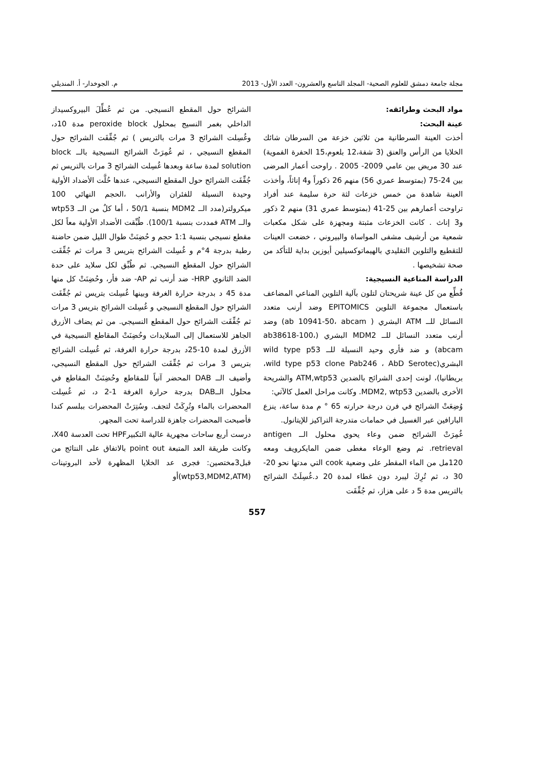مجلة جامعة دمشق للعلوم الصحية- المجلد التاسع والعشرون- العدد الأول- 2013 م. الجوخدار- أ. المنديلي
مواد البحث وطرائقه:
عينة البحث:
أخذت العينة السرطانية من ثلاثين خزعة من السرطان شائك الخلايا من الرأس والعنق (3 شفة،12 بلعوم،15 الحفرة الفموية) عند 30 مريض بين عامي 2009- 2005 . راوحت أعمار المرضى بين 24-75 (بمتوسط عمري 56) منهم 26 ذكوراً و4 إناثاً، وأخذت العينة شاهدة من خمس خزعات لثة حرة سليمة عند أفراد تراوحت أعمارهم بين 25-41 (بمتوسط عمري 31) منهم 2 ذكور و3 إناث . كانت الخزعات مثبتة ومجهزة على شكل مكعبات شمعية من أرشيف مشفى المواساة والبيروني ، خضعت العينات للتقطيع والتلوين التقليدي بالهيماتوكسيلين أيوزين بداية للتأكد من صحة تشخيصها .
الدراسة المناعية النسيجية:
قُطِّع من كل عينة شريحتان لتلون بآلية التلوين المناعي المضاعف باستعمال مجموعة التلوين EPITOMICS وضد أرنب متعدد النسائل للــ ATM البشري ( ab 10941-50، abcam) وضد أرنب متعدد النسائل للــ MDM2 البشري (ab38618-100، abcam) و ضد فأري وحيد النسيلة للــ wild type p53 البشري(wild type p53 clone Pab246 ، AbD Serotec، بريطانيا)، لونت إحدى الشرائح بالضدين ATM,wtp53 والشريحة الأخرى بالضدين MDM2, wtp53. وكانت مراحل العمل كالآتي:
وُضِعَتْ الشرائح في فرن درجة حرارته 65 ° م مدة ساعة، ينزع البارافين عبر الغسيل في حمامات متدرجة التراكيز للإيتانول.
غُمِرَتْ الشرائح ضمن وعاء يحوي محلول الــ antigen retrieval. ثم وضع الوعاء مغطى ضمن المايكرويف ومعه 120مل من الماء المقطر على وضعية cook التي مدتها نحو 20-30 د، ثم تُرِكَ ليبرد دون غطاء لمدة 20 د.غُسِلَتْ الشرائح بالتريس مدة 5 د على هزاز، ثم جُفِّفَت
الشرائح حول المقطع النسيجي. من ثم عُطِّلَ البيروكسيداز الداخلي بغمر النسيج بمحلول peroxide block مدة 10د، وغُسِلت الشرائح 3 مرات بالتريس ) ثم جُفِّفَت الشرائح حول المقطع النسيجي ، ثم غُمِرَتْ الشرائح النسيجية بالــ block solution لمدة ساعة وبعدها غُسِلت الشرائح 3 مرات بالتريس ثم جُفِّفَت الشرائح حول المقطع النسيجي، عندها حُلَّت الأضداد الأولية وحيدة النسيلة للفئران والأرانب ،الحجم النهائي 100 ميكرولتر(مدد الــ MDM2 بنسبة 50/1 ، أما كلٌ من الــ wtp53 والــ ATM فمددت بنسبة 100/1). طُبِّقت الأضداد الأولية معاً لكل مقطع نسيجي بنسبة 1:1 حجم و حُضِنَتْ طوال الليل ضمن حاضنة رطبة بدرجة 4°م و غُسِلت الشرائح بتريس 3 مرات ثم جُفِّفَت الشرائح حول المقطع النسيجي. ثم طُبِّق لكل سلايد على حدة الضد الثانوي HRP- ضد أرنب ثم AP- ضد فأر، وحُضِنَتْ كل منها مدة 45 د بدرجة حرارة الغرفة وبينها غُسِلت بتريس ثم جُفِّفَت الشرائح حول المقطع النسيجي و غُسِلت الشرائح بتريس 3 مرات ثم جُفِّفَت الشرائح حول المقطع النسيجي. من ثم يضاف الأزرق الجاهز للاستعمال إلى السلايدات وحُضِنَتْ المقاطع النسيجية في الأزرق لمدة 10-25د بدرجة حرارة الغرفة، ثم غُسِلت الشرائح بتريس 3 مرات ثم جُفِّفَت الشرائح حول المقطع النسيجي، وأضيف الــ DAB المحضر آنياً للمقاطع وحُضِنَتْ المقاطع في محلول الــDAB بدرجة حرارة الغرفة 1-2 د، ثم غُسِلت المحضرات بالماء وتُرِكَتْ لتجف. وسُتِرَتْ المحضرات ببلسم كندا فأصبحت المحضرات جاهزة للدراسة تحت المجهر.
درست أربع ساحات مجهرية عالية التكبيرHPF تحت العدسة X40، وكانت طريقة العد المتبعة point out بالاتفاق على النتائج من قبل3مختصين: فجرى عد الخلايا المظهرة لأحد البروتينات (wtp53,MDM2,ATM)أو
557